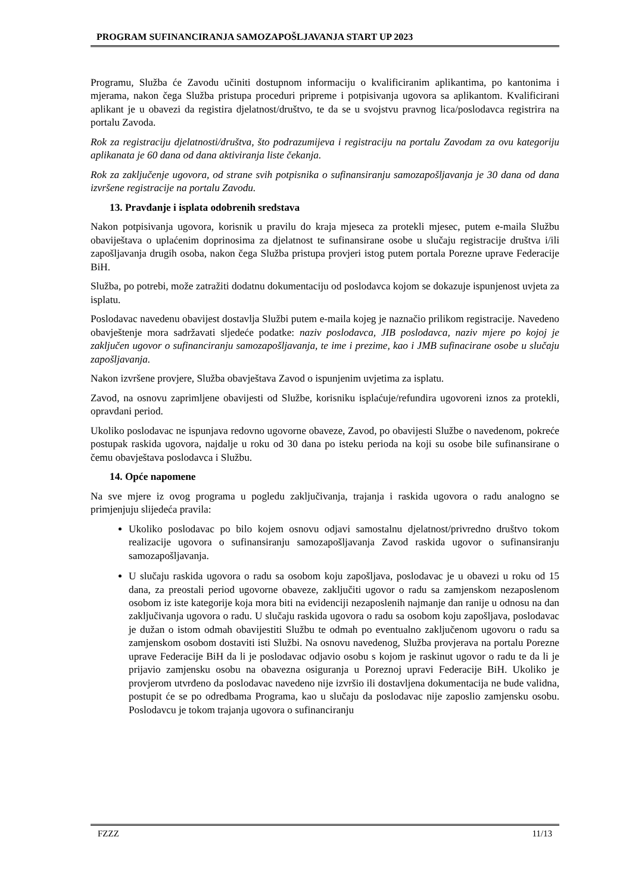PROGRAM SUFINANCIRANJA SAMOZAPOŠLJAVANJA START UP 2023
Programu, Služba će Zavodu učiniti dostupnom informaciju o kvalificiranim aplikantima, po kantonima i mjerama, nakon čega Služba pristupa proceduri pripreme i potpisivanja ugovora sa aplikantom. Kvalificirani aplikant je u obavezi da registira djelatnost/društvo, te da se u svojstvu pravnog lica/poslodavca registrira na portalu Zavoda.
Rok za registraciju djelatnosti/društva, što podrazumijeva i registraciju na portalu Zavodam za ovu kategoriju aplikanata je 60 dana od dana aktiviranja liste čekanja.
Rok za zaključenje ugovora, od strane svih potpisnika o sufinansiranju samozapošljavanja je 30 dana od dana izvršene registracije na portalu Zavodu.
13. Pravdanje i isplata odobrenih sredstava
Nakon potpisivanja ugovora, korisnik u pravilu do kraja mjeseca za protekli mjesec, putem e-maila Službu obaviještava o uplaćenim doprinosima za djelatnost te sufinansirane osobe u slučaju registracije društva i/ili zapošljavanja drugih osoba, nakon čega Služba pristupa provjeri istog putem portala Porezne uprave Federacije BiH.
Služba, po potrebi, može zatražiti dodatnu dokumentaciju od poslodavca kojom se dokazuje ispunjenost uvjeta za isplatu.
Poslodavac navedenu obavijest dostavlja Službi putem e-maila kojeg je naznačio prilikom registracije. Navedeno obavještenje mora sadržavati sljedeće podatke: naziv poslodavca, JIB poslodavca, naziv mjere po kojoj je zaključen ugovor o sufinanciranju samozapošljavanja, te ime i prezime, kao i JMB sufinacirane osobe u slučaju zapošljavanja.
Nakon izvršene provjere, Služba obavještava Zavod o ispunjenim uvjetima za isplatu.
Zavod, na osnovu zaprimljene obavijesti od Službe, korisniku isplaćuje/refundira ugovoreni iznos za protekli, opravdani period.
Ukoliko poslodavac ne ispunjava redovno ugovorne obaveze, Zavod, po obavijesti Službe o navedenom, pokreće postupak raskida ugovora, najdalje u roku od 30 dana po isteku perioda na koji su osobe bile sufinansirane o čemu obavještava poslodavca i Službu.
14. Opće napomene
Na sve mjere iz ovog programa u pogledu zaključivanja, trajanja i raskida ugovora o radu analogno se primjenjuju slijedeća pravila:
Ukoliko poslodavac po bilo kojem osnovu odjavi samostalnu djelatnost/privredno društvo tokom realizacije ugovora o sufinansiranju samozapošljavanja Zavod raskida ugovor o sufinansiranju samozapošljavanja.
U slučaju raskida ugovora o radu sa osobom koju zapošljava, poslodavac je u obavezi u roku od 15 dana, za preostali period ugovorne obaveze, zaključiti ugovor o radu sa zamjenskom nezaposlenom osobom iz iste kategorije koja mora biti na evidenciji nezaposlenih najmanje dan ranije u odnosu na dan zaključivanja ugovora o radu. U slučaju raskida ugovora o radu sa osobom koju zapošljava, poslodavac je dužan o istom odmah obavijestiti Službu te odmah po eventualno zaključenom ugovoru o radu sa zamjenskom osobom dostaviti isti Službi. Na osnovu navedenog, Služba provjerava na portalu Porezne uprave Federacije BiH da li je poslodavac odjavio osobu s kojom je raskinut ugovor o radu te da li je prijavio zamjensku osobu na obavezna osiguranja u Poreznoj upravi Federacije BiH. Ukoliko je provjerom utvrđeno da poslodavac navedeno nije izvršio ili dostavljena dokumentacija ne bude validna, postupit će se po odredbama Programa, kao u slučaju da poslodavac nije zaposlio zamjensku osobu. Poslodavcu je tokom trajanja ugovora o sufinanciranju
FZZZ 11/13